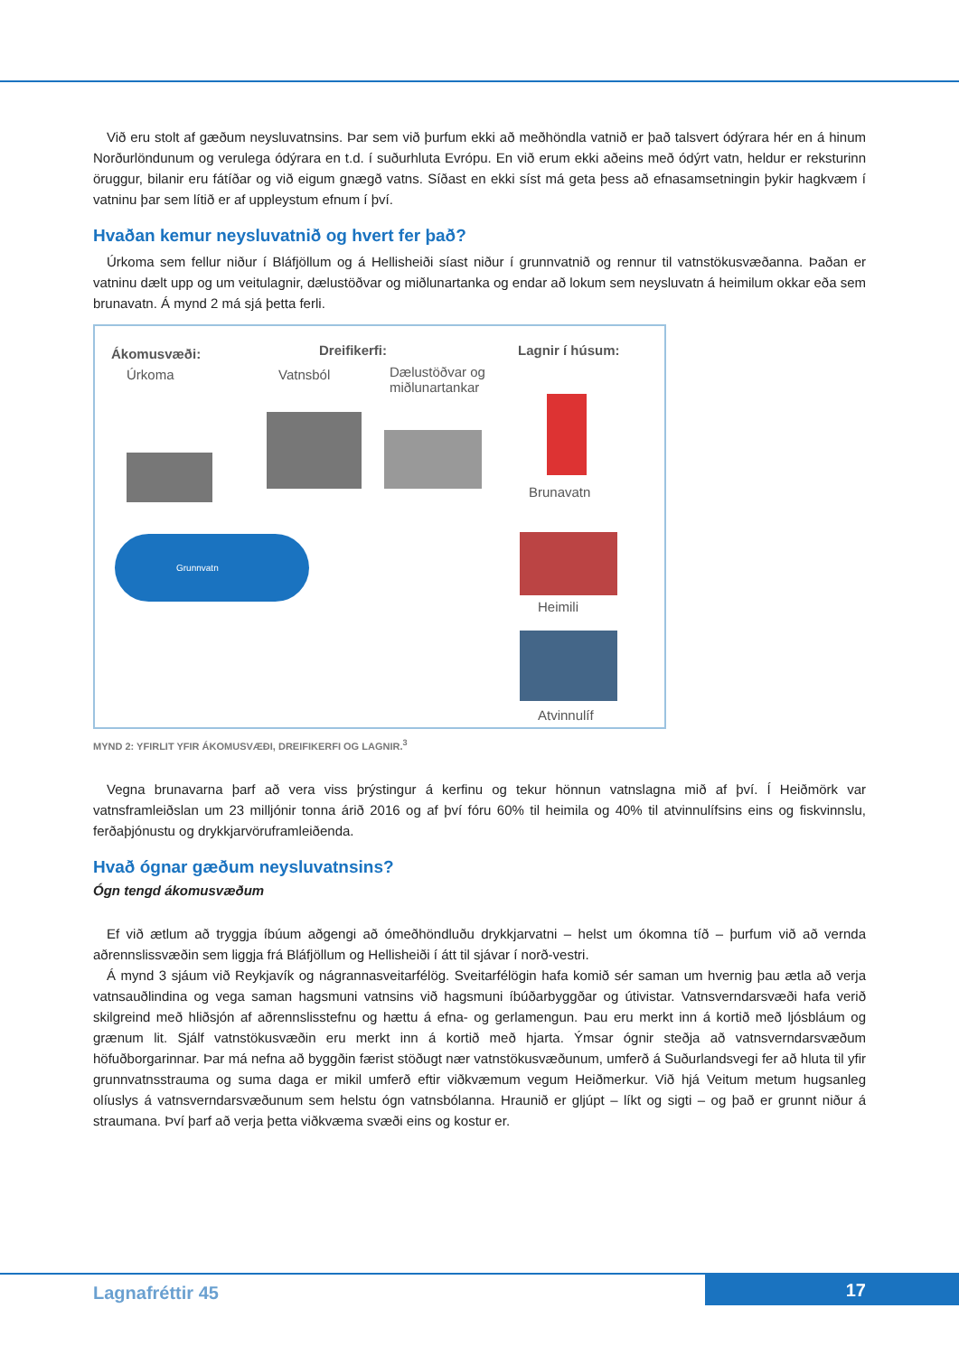Við eru stolt af gæðum neysluvatnsins. Þar sem við þurfum ekki að meðhöndla vatnið er það talsvert ódýrara hér en á hinum Norðurlöndunum og verulega ódýrara en t.d. í suðurhluta Evrópu. En við erum ekki aðeins með ódýrt vatn, heldur er reksturinn öruggur, bilanir eru fátíðar og við eigum gnægð vatns. Síðast en ekki síst má geta þess að efnasamsetningin þykir hagkvæm í vatninu þar sem lítið er af uppleystum efnum í því.
Hvaðan kemur neysluvatnið og hvert fer það?
Úrkoma sem fellur niður í Bláfjöllum og á Hellisheiði síast niður í grunnvatnið og rennur til vatnstökusvæðanna. Þaðan er vatninu dælt upp og um veitulagnir, dælustöðvar og miðlunartanka og endar að lokum sem neysluvatn á heimilum okkar eða sem brunavatn. Á mynd 2 má sjá þetta ferli.
Ákomusvæði:
Úrkoma
Dreifikerfi:
Vatnsból Dælustöðvar og
miðlunartankar
Lagnir í húsum:
Grunnvatn
Brunavatn
Heimili
Atvinnulíf
MYND 2: YFIRLIT YFIR ÁKOMUSVÆÐI, DREIFIKERFI OG LAGNIR.<sup>3</sup>
Vegna brunavarna þarf að vera viss þrýstingur á kerfinu og tekur hönnun vatnslagna mið af því. Í Heiðmörk var vatnsframleiðslan um 23 milljónir tonna árið 2016 og af því fóru 60% til heimila og 40% til atvinnulífsins eins og fiskvinnslu, ferðaþjónustu og drykkjarvöruframleiðenda.
Hvað ógnar gæðum neysluvatnsins?
Ógn tengd ákomusvæðum
Ef við ætlum að tryggja íbúum aðgengi að ómeðhöndluðu drykkjarvatni – helst um ókomna tíð – þurfum við að vernda aðrennslissvæðin sem liggja frá Bláfjöllum og Hellisheiði í átt til sjávar í norð-vestri.
Á mynd 3 sjáum við Reykjavík og nágrannasveitarfélög. Sveitarfélögin hafa komið sér saman um hvernig þau ætla að verja vatnsauðlindina og vega saman hagsmuni vatnsins við hagsmuni íbúðarbyggðar og útivistar. Vatnsverndarsvæði hafa verið skilgreind með hliðsjón af aðrennslisstefnu og hættu á efna- og gerlamengun. Þau eru merkt inn á kortið með ljósbláum og grænum lit. Sjálf vatnstökusvæðin eru merkt inn á kortið með hjarta. Ýmsar ógnir steðja að vatnsverndarsvæðum höfuðborgarinnar. Þar má nefna að byggðin færist stöðugt nær vatnstökusvæðunum, umferð á Suðurlandsvegi fer að hluta til yfir grunnvatnsstrauma og suma daga er mikil umferð eftir viðkvæmum vegum Heiðmerkur. Við hjá Veitum metum hugsanleg olíuslys á vatnsverndarsvæðunum sem helstu ógn vatnsbólanna. Hraunið er gljúpt – líkt og sigti – og það er grunnt niður á straumana. Því þarf að verja þetta viðkvæma svæði eins og kostur er.
Lagnafréttir 45 17